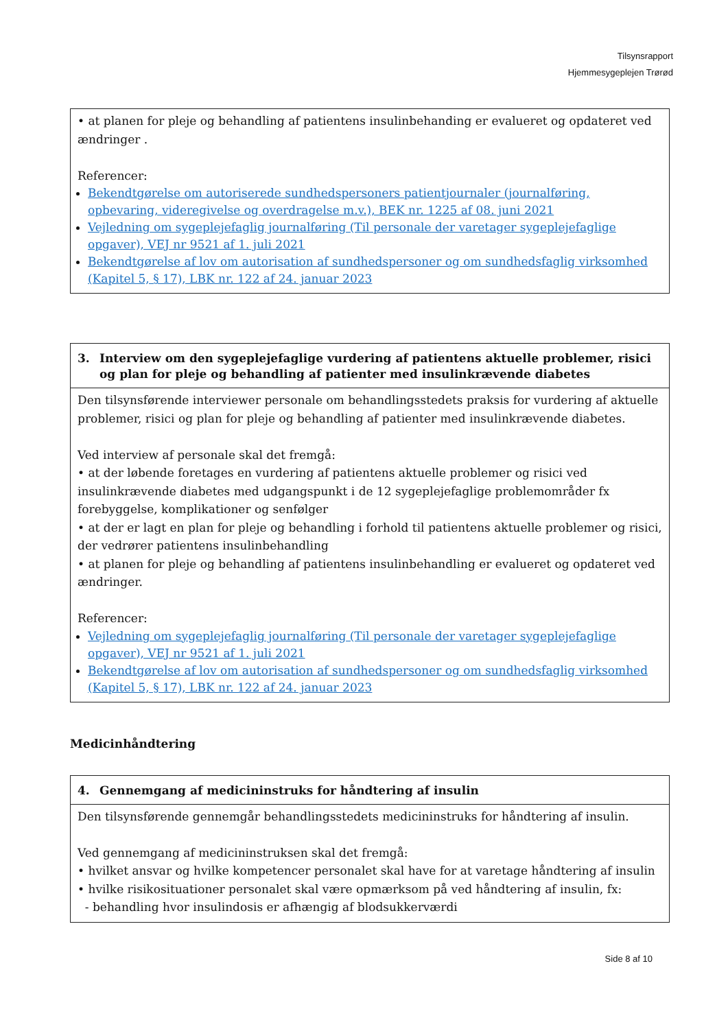Tilsynsrapport
Hjemmesygeplejen Trørød
• at planen for pleje og behandling af patientens insulinbehanding er evalueret og opdateret ved ændringer .
Referencer:
Bekendtgørelse om autoriserede sundhedspersoners patientjournaler (journalføring, opbevaring, videregivelse og overdragelse m.v.), BEK nr. 1225 af 08. juni 2021
Vejledning om sygeplejefaglig journalføring (Til personale der varetager sygeplejefaglige opgaver), VEJ nr 9521 af 1. juli 2021
Bekendtgørelse af lov om autorisation af sundhedspersoner og om sundhedsfaglig virksomhed (Kapitel 5, § 17), LBK nr. 122 af 24. januar 2023
3. Interview om den sygeplejefaglige vurdering af patientens aktuelle problemer, risici og plan for pleje og behandling af patienter med insulinkrævende diabetes
Den tilsynsførende interviewer personale om behandlingsstedets praksis for vurdering af aktuelle problemer, risici og plan for pleje og behandling af patienter med insulinkrævende diabetes.
Ved interview af personale skal det fremgå:
• at der løbende foretages en vurdering af patientens aktuelle problemer og risici ved insulinkrævende diabetes med udgangspunkt i de 12 sygeplejefaglige problemområder fx forebyggelse, komplikationer og senfølger
• at der er lagt en plan for pleje og behandling i forhold til patientens aktuelle problemer og risici, der vedrører patientens insulinbehandling
• at planen for pleje og behandling af patientens insulinbehandling er evalueret og opdateret ved ændringer.
Referencer:
Vejledning om sygeplejefaglig journalføring (Til personale der varetager sygeplejefaglige opgaver), VEJ nr 9521 af 1. juli 2021
Bekendtgørelse af lov om autorisation af sundhedspersoner og om sundhedsfaglig virksomhed (Kapitel 5, § 17), LBK nr. 122 af 24. januar 2023
Medicinhåndtering
4. Gennemgang af medicininstruks for håndtering af insulin
Den tilsynsførende gennemgår behandlingsstedets medicininstruks for håndtering af insulin.
Ved gennemgang af medicininstruksen skal det fremgå:
• hvilket ansvar og hvilke kompetencer personalet skal have for at varetage håndtering af insulin
• hvilke risikosituationer personalet skal være opmærksom på ved håndtering af insulin, fx:
- behandling hvor insulindosis er afhængig af blodsukkerværdi
Side 8 af 10